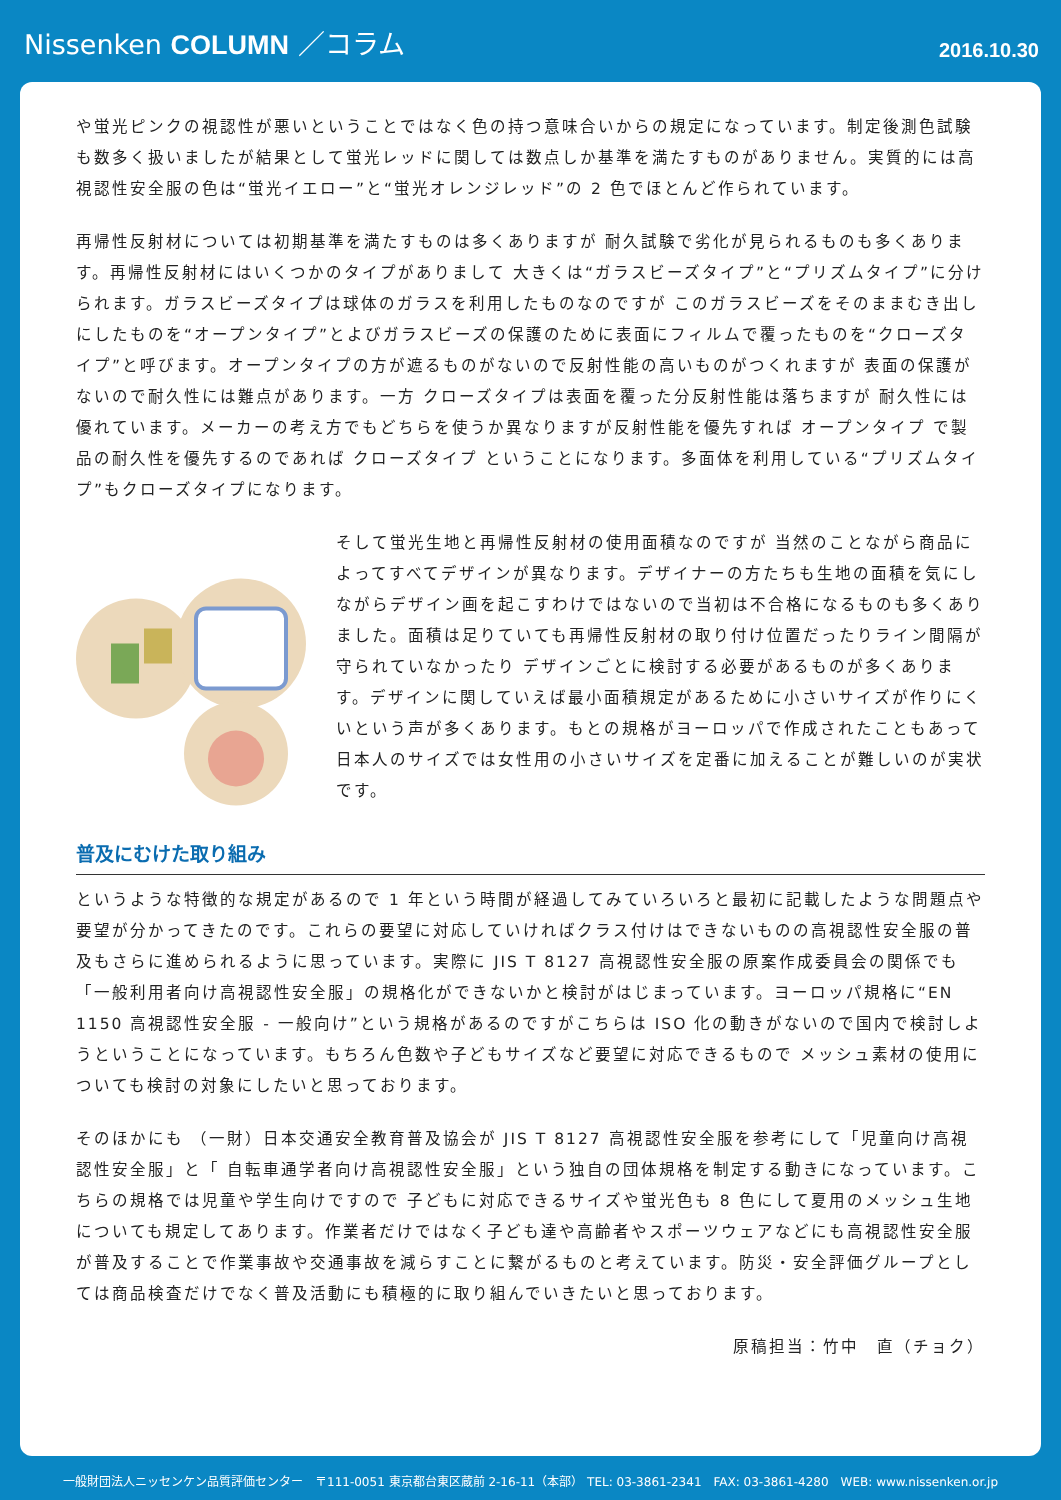Nissenken COLUMN ／コラム
2016.10.30
や蛍光ピンクの視認性が悪いということではなく色の持つ意味合いからの規定になっています。制定後測色試験も数多く扱いましたが結果として蛍光レッドに関しては数点しか基準を満たすものがありません。実質的には高視認性安全服の色は“蛍光イエロー”と“蛍光オレンジレッド”の 2 色でほとんど作られています。
再帰性反射材については初期基準を満たすものは多くありますが 耐久試験で劣化が見られるものも多くあります。再帰性反射材にはいくつかのタイプがありまして 大きくは“ガラスビーズタイプ”と“プリズムタイプ”に分けられます。ガラスビーズタイプは球体のガラスを利用したものなのですが このガラスビーズをそのままむき出しにしたものを“オープンタイプ”とよびガラスビーズの保護のために表面にフィルムで覆ったものを“クローズタイプ”と呼びます。オープンタイプの方が遮るものがないので反射性能の高いものがつくれますが 表面の保護がないので耐久性には難点があります。一方 クローズタイプは表面を覆った分反射性能は落ちますが 耐久性には優れています。メーカーの考え方でもどちらを使うか異なりますが反射性能を優先すれば オープンタイプ で製品の耐久性を優先するのであれば クローズタイプ ということになります。多面体を利用している“プリズムタイプ”もクローズタイプになります。
そして蛍光生地と再帰性反射材の使用面積なのですが 当然のことながら商品によってすべてデザインが異なります。デザイナーの方たちも生地の面積を気にしながらデザイン画を起こすわけではないので当初は不合格になるものも多くありました。面積は足りていても再帰性反射材の取り付け位置だったりライン間隔が守られていなかったり デザインごとに検討する必要があるものが多くあります。デザインに関していえば最小面積規定があるために小さいサイズが作りにくいという声が多くあります。もとの規格がヨーロッパで作成されたこともあって 日本人のサイズでは女性用の小さいサイズを定番に加えることが難しいのが実状です。
普及にむけた取り組み
というような特徴的な規定があるので 1 年という時間が経過してみていろいろと最初に記載したような問題点や要望が分かってきたのです。これらの要望に対応していければクラス付けはできないものの高視認性安全服の普及もさらに進められるように思っています。実際に JIS T 8127 高視認性安全服の原案作成委員会の関係でも「一般利用者向け高視認性安全服」の規格化ができないかと検討がはじまっています。ヨーロッパ規格に“EN 1150 高視認性安全服 - 一般向け”という規格があるのですがこちらは ISO 化の動きがないので国内で検討しようということになっています。もちろん色数や子どもサイズなど要望に対応できるもので メッシュ素材の使用についても検討の対象にしたいと思っております。
そのほかにも （一財）日本交通安全教育普及協会が JIS T 8127 高視認性安全服を参考にして「児童向け高視認性安全服」と「 自転車通学者向け高視認性安全服」という独自の団体規格を制定する動きになっています。こちらの規格では児童や学生向けですので 子どもに対応できるサイズや蛍光色も 8 色にして夏用のメッシュ生地についても規定してあります。作業者だけではなく子ども達や高齢者やスポーツウェアなどにも高視認性安全服が普及することで作業事故や交通事故を減らすことに繋がるものと考えています。防災・安全評価グループとしては商品検査だけでなく普及活動にも積極的に取り組んでいきたいと思っております。
原稿担当：竹中　直（チョク）
一般財団法人ニッセンケン品質評価センター　〒111-0051 東京都台東区蔵前 2-16-11（本部） TEL: 03-3861-2341　FAX: 03-3861-4280　WEB: www.nissenken.or.jp